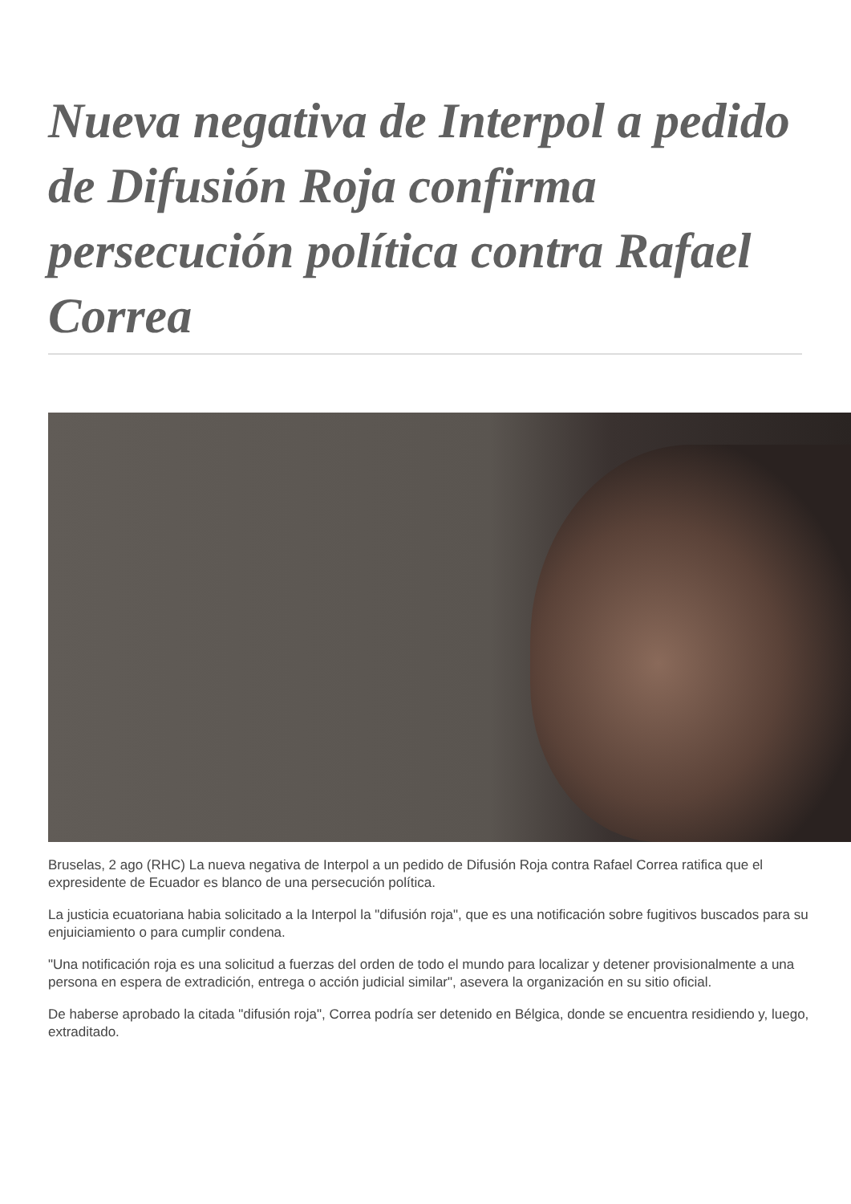Nueva negativa de Interpol a pedido de Difusión Roja confirma persecución política contra Rafael Correa
Bruselas, 2 ago (RHC) La nueva negativa de Interpol a un pedido de Difusión Roja contra Rafael Correa ratifica que el expresidente de Ecuador es blanco de una persecución política.
La justicia ecuatoriana habia solicitado a la Interpol la "difusión roja", que es una notificación sobre fugitivos buscados para su enjuiciamiento o para cumplir condena.
"Una notificación roja es una solicitud a fuerzas del orden de todo el mundo para localizar y detener provisionalmente a una persona en espera de extradición, entrega o acción judicial similar", asevera la organización en su sitio oficial.
De haberse aprobado la citada "difusión roja", Correa podría ser detenido en Bélgica, donde se encuentra residiendo y, luego, extraditado.